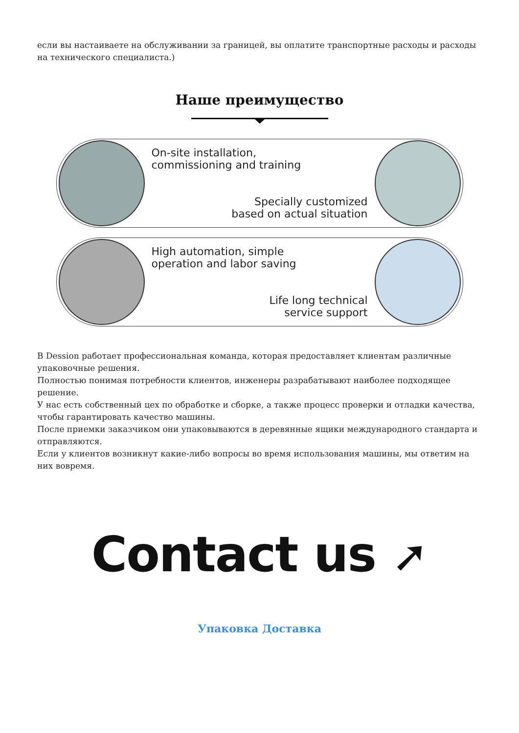если вы настаиваете на обслуживании за границей, вы оплатите транспортные расходы и расходы на технического специалиста.)
Наше преимущество
On-site installation,
commissioning and training
Specially customized
based on actual situation
High automation, simple
operation and labor saving
Life long technical
service support
В Dession работает профессиональная команда, которая предоставляет клиентам различные упаковочные решения.
Полностью понимая потребности клиентов, инженеры разрабатывают наиболее подходящее решение.
У нас есть собственный цех по обработке и сборке, а также процесс проверки и отладки качества, чтобы гарантировать качество машины.
После приемки заказчиком они упаковываются в деревянные ящики международного стандарта и отправляются.
Если у клиентов возникнут какие-либо вопросы во время использования машины, мы ответим на них вовремя.
Contact us ➚
Упаковка Доставка